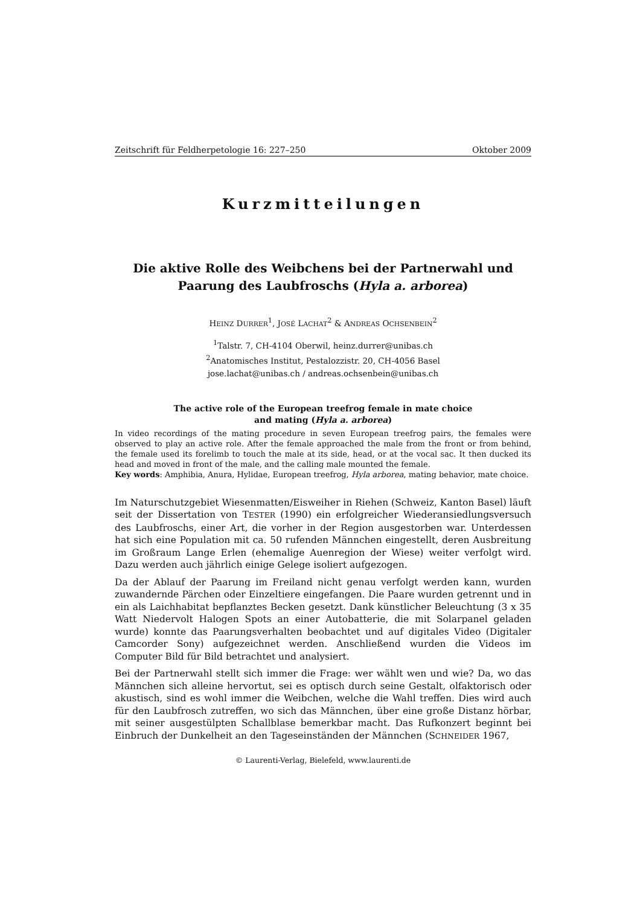Zeitschrift für Feldherpetologie 16: 227–250 Oktober 2009
Kurzmitteilungen
Die aktive Rolle des Weibchens bei der Partnerwahl und
Paarung des Laubfroschs (Hyla a. arborea)
HEINZ DURRER<sup>1</sup>, JOSÉ LACHAT<sup>2</sup> & ANDREAS OCHSENBEIN<sup>2</sup>
<sup>1</sup> Talstr. 7, CH-4104 Oberwil, heinz.durrer@unibas.ch
<sup>2</sup> Anatomisches Institut, Pestalozzistr. 20, CH-4056 Basel
jose.lachat@unibas.ch / andreas.ochsenbein@unibas.ch
The active role of the European treefrog female in mate choice
and mating (Hyla a. arborea)
In video recordings of the mating procedure in seven European treefrog pairs, the females were observed to play an active role. After the female approached the male from the front or from behind, the female used its forelimb to touch the male at its side, head, or at the vocal sac. It then ducked its head and moved in front of the male, and the calling male mounted the female.
Key words: Amphibia, Anura, Hylidae, European treefrog, Hyla arborea, mating behavior, mate choice.
Im Naturschutzgebiet Wiesenmatten/Eisweiher in Riehen (Schweiz, Kanton Basel) läuft seit der Dissertation von TESTER (1990) ein erfolgreicher Wiederansiedlungsversuch des Laubfroschs, einer Art, die vorher in der Region ausgestorben war. Unterdessen hat sich eine Population mit ca. 50 rufenden Männchen eingestellt, deren Ausbreitung im Großraum Lange Erlen (ehemalige Auenregion der Wiese) weiter verfolgt wird. Dazu werden auch jährlich einige Gelege isoliert aufgezogen.
Da der Ablauf der Paarung im Freiland nicht genau verfolgt werden kann, wurden zuwandernde Pärchen oder Einzeltiere eingefangen. Die Paare wurden getrennt und in ein als Laichhabitat bepflanztes Becken gesetzt. Dank künstlicher Beleuchtung (3 x 35 Watt Niedervolt Halogen Spots an einer Autobatterie, die mit Solarpanel geladen wurde) konnte das Paarungsverhalten beobachtet und auf digitales Video (Digitaler Camcorder Sony) aufgezeichnet werden. Anschließend wurden die Videos im Computer Bild für Bild betrachtet und analysiert.
Bei der Partnerwahl stellt sich immer die Frage: wer wählt wen und wie? Da, wo das Männchen sich alleine hervortut, sei es optisch durch seine Gestalt, olfaktorisch oder akustisch, sind es wohl immer die Weibchen, welche die Wahl treffen. Dies wird auch für den Laubfrosch zutreffen, wo sich das Männchen, über eine große Distanz hörbar, mit seiner ausgestülpten Schallblase bemerkbar macht. Das Rufkonzert beginnt bei Einbruch der Dunkelheit an den Tageseinständen der Männchen (SCHNEIDER 1967,
© Laurenti-Verlag, Bielefeld, www.laurenti.de